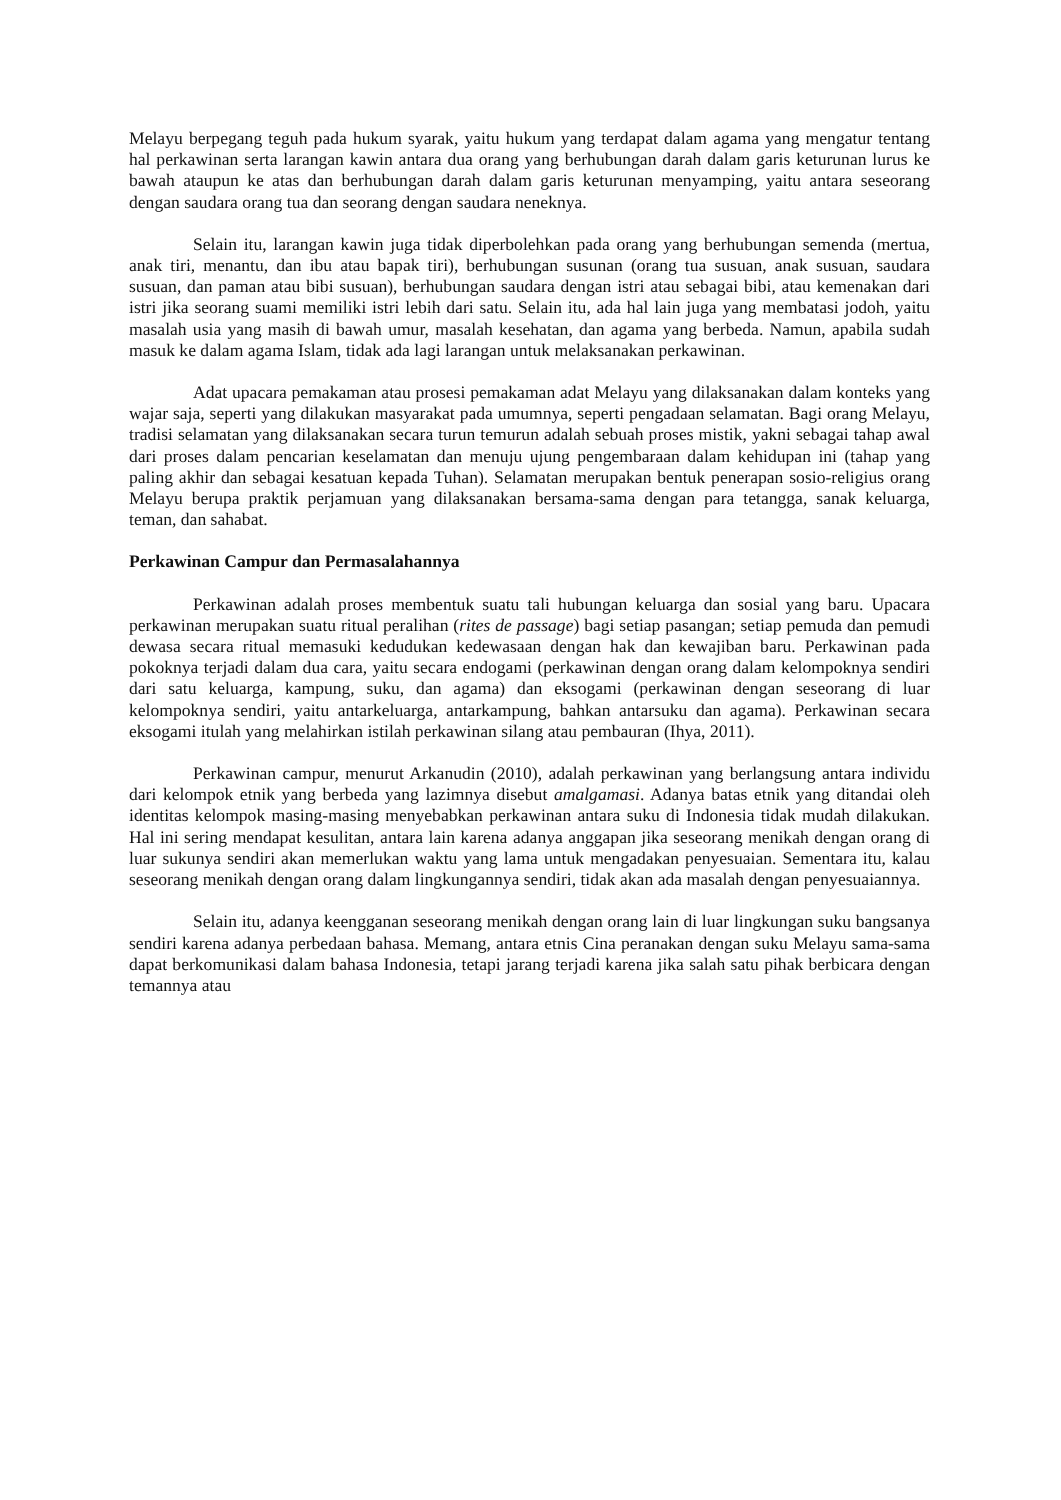Melayu berpegang teguh pada hukum syarak, yaitu hukum yang terdapat dalam agama yang mengatur tentang hal perkawinan serta larangan kawin antara dua orang yang berhubungan darah dalam garis keturunan lurus ke bawah ataupun ke atas dan berhubungan darah dalam garis keturunan menyamping, yaitu antara seseorang dengan saudara orang tua dan seorang dengan saudara neneknya.
Selain itu, larangan kawin juga tidak diperbolehkan pada orang yang berhubungan semenda (mertua, anak tiri, menantu, dan ibu atau bapak tiri), berhubungan susunan (orang tua susuan, anak susuan, saudara susuan, dan paman atau bibi susuan), berhubungan saudara dengan istri atau sebagai bibi, atau kemenakan dari istri jika seorang suami memiliki istri lebih dari satu. Selain itu, ada hal lain juga yang membatasi jodoh, yaitu masalah usia yang masih di bawah umur, masalah kesehatan, dan agama yang berbeda. Namun, apabila sudah masuk ke dalam agama Islam, tidak ada lagi larangan untuk melaksanakan perkawinan.
Adat upacara pemakaman atau prosesi pemakaman adat Melayu yang dilaksanakan dalam konteks yang wajar saja, seperti yang dilakukan masyarakat pada umumnya, seperti pengadaan selamatan. Bagi orang Melayu, tradisi selamatan yang dilaksanakan secara turun temurun adalah sebuah proses mistik, yakni sebagai tahap awal dari proses dalam pencarian keselamatan dan menuju ujung pengembaraan dalam kehidupan ini (tahap yang paling akhir dan sebagai kesatuan kepada Tuhan). Selamatan merupakan bentuk penerapan sosio-religius orang Melayu berupa praktik perjamuan yang dilaksanakan bersama-sama dengan para tetangga, sanak keluarga, teman, dan sahabat.
Perkawinan Campur dan Permasalahannya
Perkawinan adalah proses membentuk suatu tali hubungan keluarga dan sosial yang baru. Upacara perkawinan merupakan suatu ritual peralihan (rites de passage) bagi setiap pasangan; setiap pemuda dan pemudi dewasa secara ritual memasuki kedudukan kedewasaan dengan hak dan kewajiban baru. Perkawinan pada pokoknya terjadi dalam dua cara, yaitu secara endogami (perkawinan dengan orang dalam kelompoknya sendiri dari satu keluarga, kampung, suku, dan agama) dan eksogami (perkawinan dengan seseorang di luar kelompoknya sendiri, yaitu antarkeluarga, antarkampung, bahkan antarsuku dan agama). Perkawinan secara eksogami itulah yang melahirkan istilah perkawinan silang atau pembauran (Ihya, 2011).
Perkawinan campur, menurut Arkanudin (2010), adalah perkawinan yang berlangsung antara individu dari kelompok etnik yang berbeda yang lazimnya disebut amalgamasi. Adanya batas etnik yang ditandai oleh identitas kelompok masing-masing menyebabkan perkawinan antara suku di Indonesia tidak mudah dilakukan. Hal ini sering mendapat kesulitan, antara lain karena adanya anggapan jika seseorang menikah dengan orang di luar sukunya sendiri akan memerlukan waktu yang lama untuk mengadakan penyesuaian. Sementara itu, kalau seseorang menikah dengan orang dalam lingkungannya sendiri, tidak akan ada masalah dengan penyesuaiannya.
Selain itu, adanya keengganan seseorang menikah dengan orang lain di luar lingkungan suku bangsanya sendiri karena adanya perbedaan bahasa. Memang, antara etnis Cina peranakan dengan suku Melayu sama-sama dapat berkomunikasi dalam bahasa Indonesia, tetapi jarang terjadi karena jika salah satu pihak berbicara dengan temannya atau